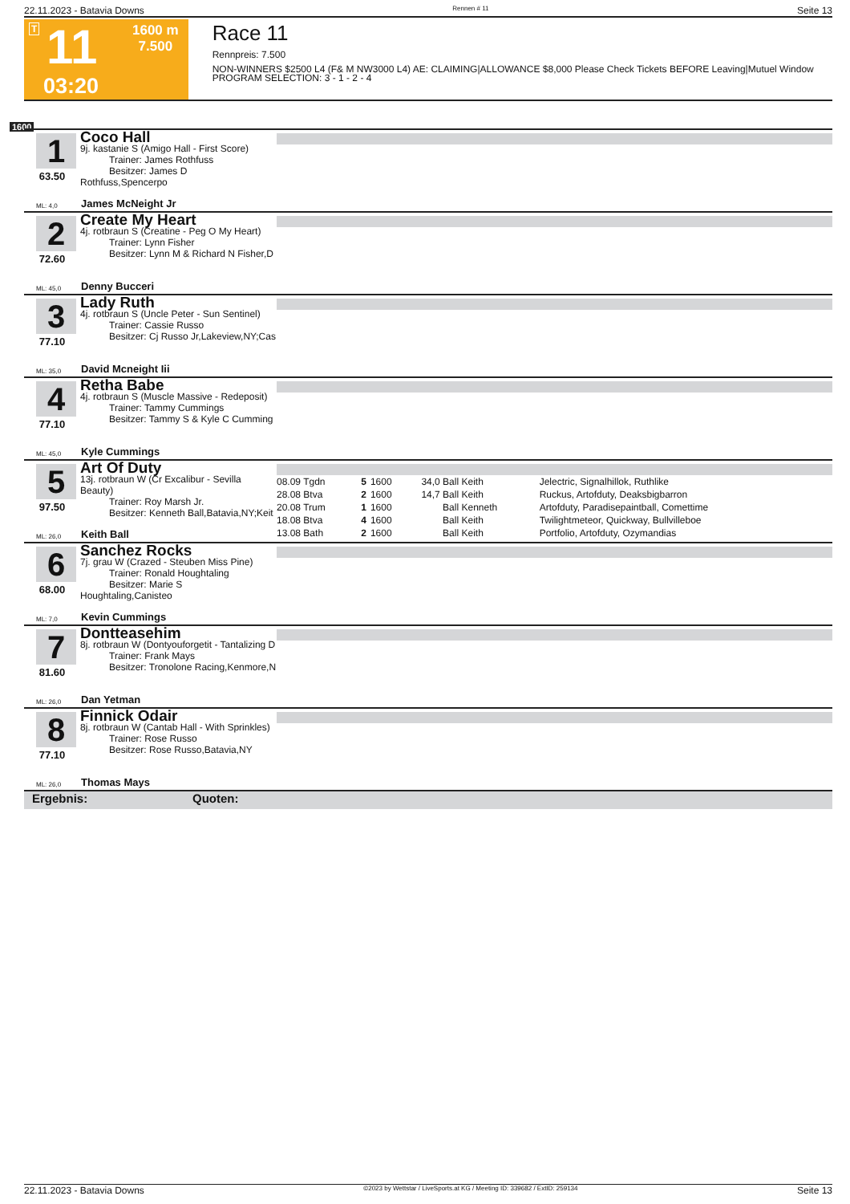22.11.2023 - Batavia Downs Rennen # 11 Seite 13
T 11
1600 m
7.500
03:20
Race 11
Rennpreis: 7.500
NON-WINNERS $2500 L4 (F& M NW3000 L4) AE: CLAIMING|ALLOWANCE $8,000 Please Check Tickets BEFORE Leaving|Mutuel Window PROGRAM SELECTION: 3 - 1 - 2 - 4
1600
1
63.50
Coco Hall
9j. kastanie S (Amigo Hall - First Score)
   Trainer: James Rothfuss
   Besitzer: James D Rothfuss,Spencerpo
ML: 4,0 James McNeight Jr
2
72.60
Create My Heart
4j. rotbraun S (Creatine - Peg O My Heart)
   Trainer: Lynn Fisher
   Besitzer: Lynn M & Richard N Fisher,D
ML: 45,0 Denny Bucceri
3
77.10
Lady Ruth
4j. rotbraun S (Uncle Peter - Sun Sentinel)
   Trainer: Cassie Russo
   Besitzer: Cj Russo Jr,Lakeview,NY;Cas
ML: 35,0 David Mcneight Iii
4
77.10
Retha Babe
4j. rotbraun S (Muscle Massive - Redeposit)
   Trainer: Tammy Cummings
   Besitzer: Tammy S & Kyle C Cumming
ML: 45,0 Kyle Cummings
5
97.50
Art Of Duty
13j. rotbraun W (Cr Excalibur - Sevilla Beauty)
   Trainer: Roy Marsh Jr.
   Besitzer: Kenneth Ball,Batavia,NY;Keit
| 08.09 Tgdn | 5 | 1600 | 34,0 | Ball Keith | Jelectric, Signalhillok, Ruthlike |
| 28.08 Btva | 2 | 1600 | 14,7 | Ball Keith | Ruckus, Artofduty, Deaksbigbarron |
| 20.08 Trum | 1 | 1600 | | Ball Kenneth | Artofduty, Paradisepaintball, Comettime |
| 18.08 Btva | 4 | 1600 | | Ball Keith | Twilightmeteor, Quickway, Bullvilleboe |
| 13.08 Bath | 2 | 1600 | | Ball Keith | Portfolio, Artofduty, Ozymandias |
ML: 26,0 Keith Ball
6
68.00
Sanchez Rocks
7j. grau W (Crazed - Steuben Miss Pine)
   Trainer: Ronald Houghtaling
   Besitzer: Marie S Houghtaling,Canisteo
ML: 7,0 Kevin Cummings
7
81.60
Dontteasehim
8j. rotbraun W (Dontyouforgetit - Tantalizing D
   Trainer: Frank Mays
   Besitzer: Tronolone Racing,Kenmore,N
ML: 26,0 Dan Yetman
8
77.10
Finnick Odair
8j. rotbraun W (Cantab Hall - With Sprinkles)
   Trainer: Rose Russo
   Besitzer: Rose Russo,Batavia,NY
ML: 26,0 Thomas Mays
Ergebnis: Quoten:
22.11.2023 - Batavia Downs ©2023 by Wettstar / LiveSports.at KG / Meeting ID: 339682 / ExtID: 259134 Seite 13